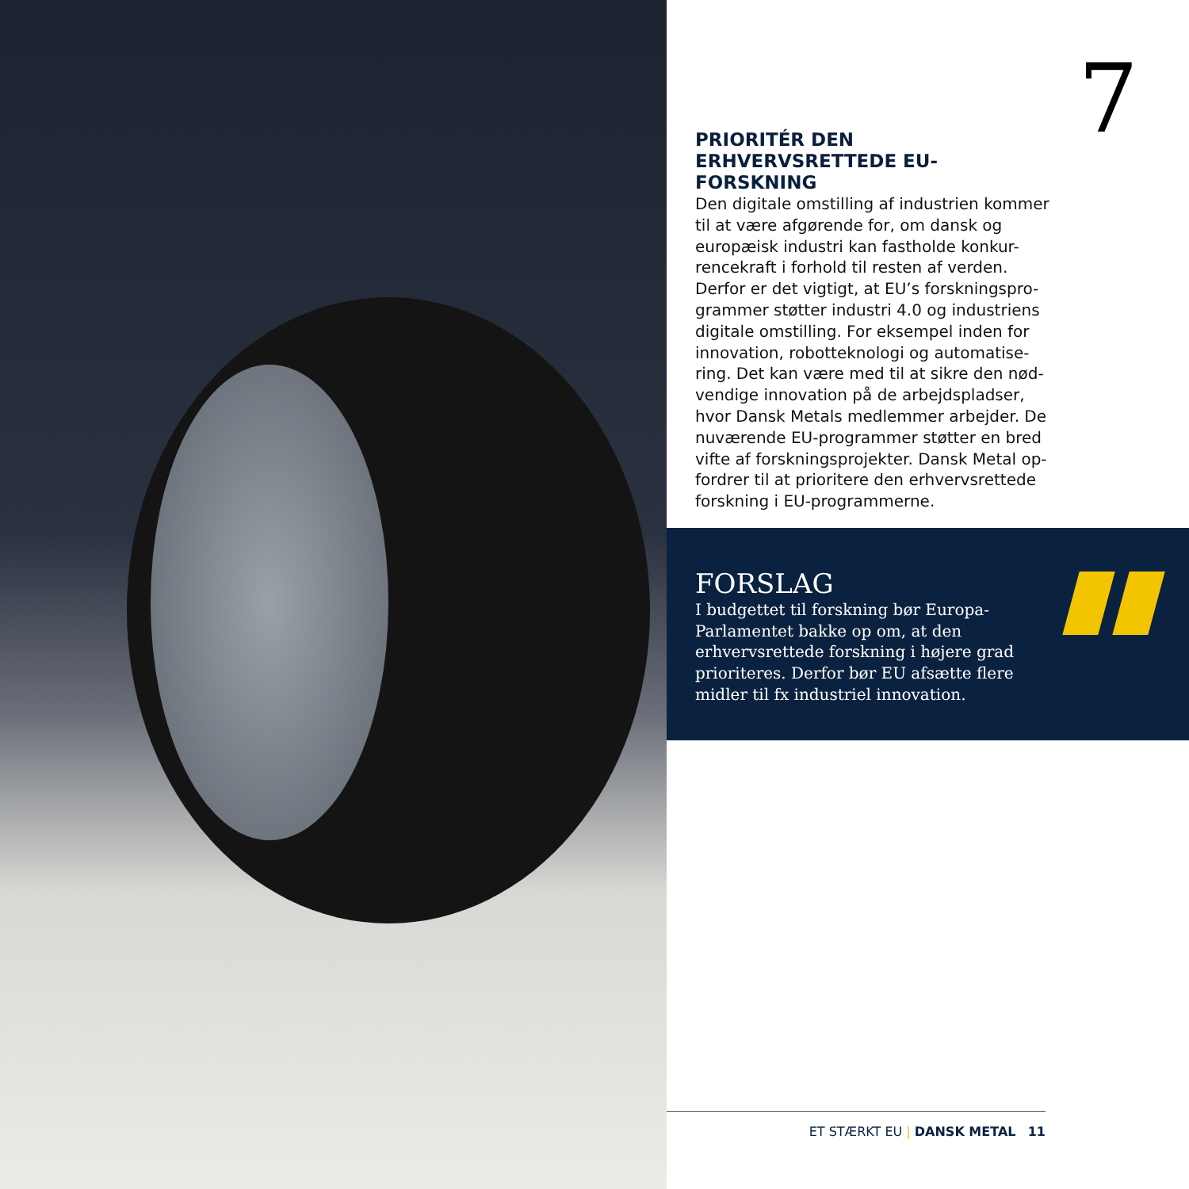7
PRIORITÉR DEN ERHVERVSRETTEDE EU-FORSKNING
Den digitale omstilling af industrien kommer til at være afgørende for, om dansk og europæisk industri kan fastholde konkur-rencekraft i forhold til resten af verden. Derfor er det vigtigt, at EU’s forskningspro-grammer støtter industri 4.0 og industriens digitale omstilling. For eksempel inden for innovation, robotteknologi og automatise-ring. Det kan være med til at sikre den nød-vendige innovation på de arbejdspladser, hvor Dansk Metals medlemmer arbejder. De nuværende EU-programmer støtter en bred vifte af forskningsprojekter. Dansk Metal op-fordrer til at prioritere den erhvervsrettede forskning i EU-programmerne.
FORSLAG
I budgettet til forskning bør Europa-Parlamentet bakke op om, at den erhvervsrettede forskning i højere grad prioriteres. Derfor bør EU afsætte flere midler til fx industriel innovation.
ET STÆRKT EU | DANSK METAL 11